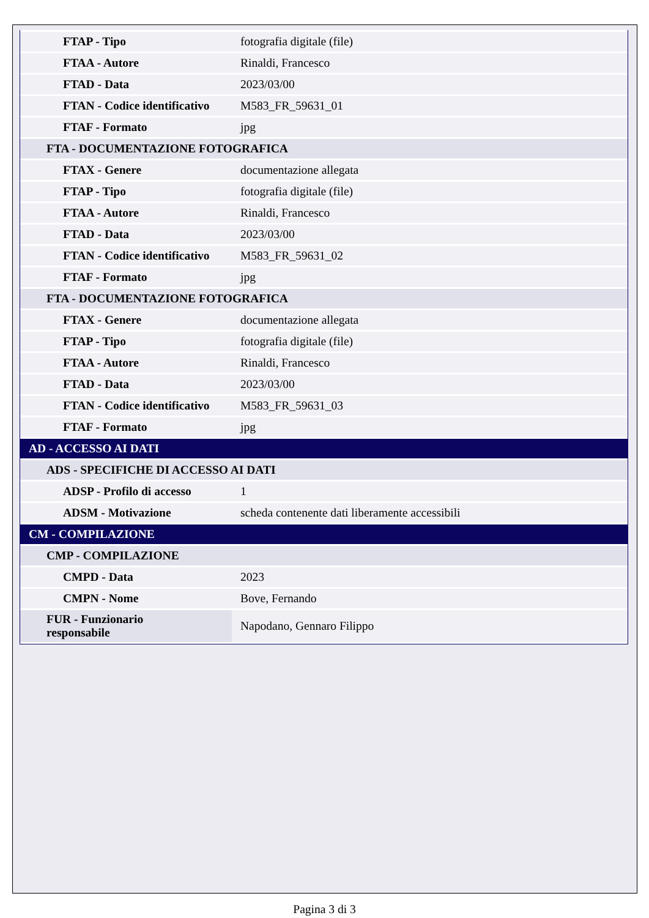| FTAP - Tipo | fotografia digitale (file) |
| FTAA - Autore | Rinaldi, Francesco |
| FTAD - Data | 2023/03/00 |
| FTAN - Codice identificativo | M583_FR_59631_01 |
| FTAF - Formato | jpg |
| FTA - DOCUMENTAZIONE FOTOGRAFICA | |
| FTAX - Genere | documentazione allegata |
| FTAP - Tipo | fotografia digitale (file) |
| FTAA - Autore | Rinaldi, Francesco |
| FTAD - Data | 2023/03/00 |
| FTAN - Codice identificativo | M583_FR_59631_02 |
| FTAF - Formato | jpg |
| FTA - DOCUMENTAZIONE FOTOGRAFICA | |
| FTAX - Genere | documentazione allegata |
| FTAP - Tipo | fotografia digitale (file) |
| FTAA - Autore | Rinaldi, Francesco |
| FTAD - Data | 2023/03/00 |
| FTAN - Codice identificativo | M583_FR_59631_03 |
| FTAF - Formato | jpg |
| AD - ACCESSO AI DATI | |
| ADS - SPECIFICHE DI ACCESSO AI DATI | |
| ADSP - Profilo di accesso | 1 |
| ADSM - Motivazione | scheda contenente dati liberamente accessibili |
| CM - COMPILAZIONE | |
| CMP - COMPILAZIONE | |
| CMPD - Data | 2023 |
| CMPN - Nome | Bove, Fernando |
| FUR - Funzionario responsabile | Napodano, Gennaro Filippo |
Pagina 3 di 3